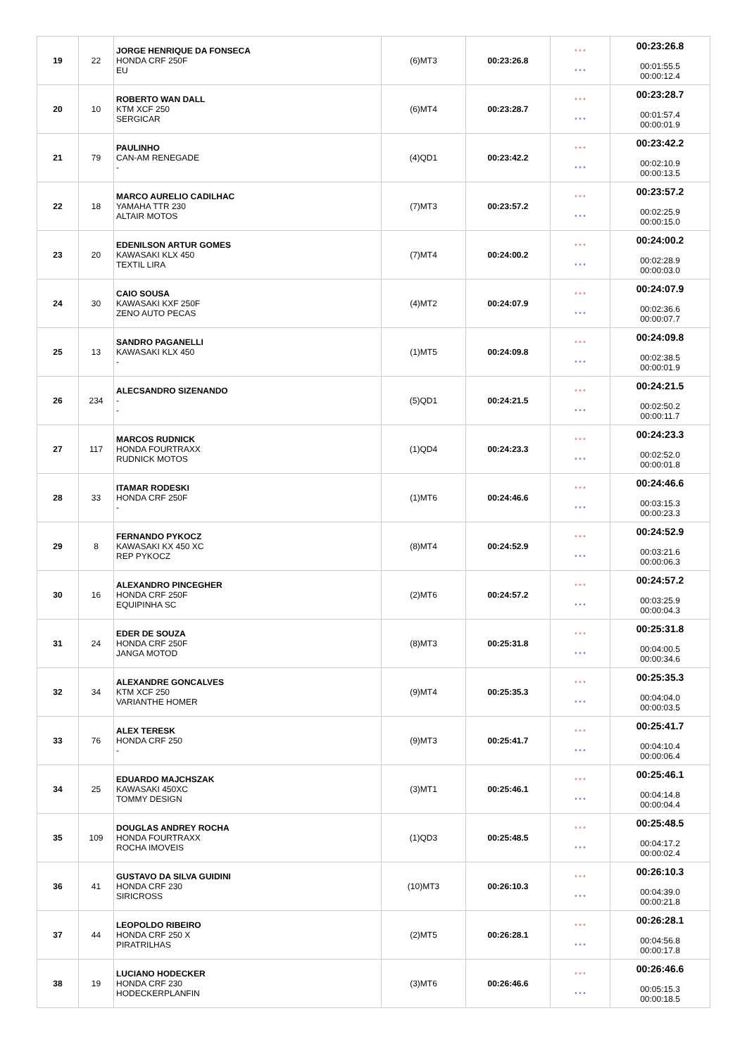| 19 | 22 | JORGE HENRIQUE DA FONSECA HONDA CRF 250F EU | (6)MT3 | 00:23:26.8 | * * * * * * | 00:23:26.8 00:01:55.5 00:00:12.4 |
| 20 | 10 | ROBERTO WAN DALL KTM XCF 250 SERGICAR | (6)MT4 | 00:23:28.7 | * * * * * * | 00:23:28.7 00:01:57.4 00:00:01.9 |
| 21 | 79 | PAULINHO CAN-AM RENEGADE - | (4)QD1 | 00:23:42.2 | * * * * * * | 00:23:42.2 00:02:10.9 00:00:13.5 |
| 22 | 18 | MARCO AURELIO CADILHAC YAMAHA TTR 230 ALTAIR MOTOS | (7)MT3 | 00:23:57.2 | * * * * * * | 00:23:57.2 00:02:25.9 00:00:15.0 |
| 23 | 20 | EDENILSON ARTUR GOMES KAWASAKI KLX 450 TEXTIL LIRA | (7)MT4 | 00:24:00.2 | * * * * * * | 00:24:00.2 00:02:28.9 00:00:03.0 |
| 24 | 30 | CAIO SOUSA KAWASAKI KXF 250F ZENO AUTO PECAS | (4)MT2 | 00:24:07.9 | * * * * * * | 00:24:07.9 00:02:36.6 00:00:07.7 |
| 25 | 13 | SANDRO PAGANELLI KAWASAKI KLX 450 - | (1)MT5 | 00:24:09.8 | * * * * * * | 00:24:09.8 00:02:38.5 00:00:01.9 |
| 26 | 234 | ALECSANDRO SIZENANDO - - | (5)QD1 | 00:24:21.5 | * * * * * * | 00:24:21.5 00:02:50.2 00:00:11.7 |
| 27 | 117 | MARCOS RUDNICK HONDA FOURTRAXX RUDNICK MOTOS | (1)QD4 | 00:24:23.3 | * * * * * * | 00:24:23.3 00:02:52.0 00:00:01.8 |
| 28 | 33 | ITAMAR RODESKI HONDA CRF 250F - | (1)MT6 | 00:24:46.6 | * * * * * * | 00:24:46.6 00:03:15.3 00:00:23.3 |
| 29 | 8 | FERNANDO PYKOCZ KAWASAKI KX 450 XC REP PYKOCZ | (8)MT4 | 00:24:52.9 | * * * * * * | 00:24:52.9 00:03:21.6 00:00:06.3 |
| 30 | 16 | ALEXANDRO PINCEGHER HONDA CRF 250F EQUIPINHA SC | (2)MT6 | 00:24:57.2 | * * * * * * | 00:24:57.2 00:03:25.9 00:00:04.3 |
| 31 | 24 | EDER DE SOUZA HONDA CRF 250F JANGA MOTOD | (8)MT3 | 00:25:31.8 | * * * * * * | 00:25:31.8 00:04:00.5 00:00:34.6 |
| 32 | 34 | ALEXANDRE GONCALVES KTM XCF 250 VARIANTHE HOMER | (9)MT4 | 00:25:35.3 | * * * * * * | 00:25:35.3 00:04:04.0 00:00:03.5 |
| 33 | 76 | ALEX TERESK HONDA CRF 250 - | (9)MT3 | 00:25:41.7 | * * * * * * | 00:25:41.7 00:04:10.4 00:00:06.4 |
| 34 | 25 | EDUARDO MAJCHSZAK KAWASAKI 450XC TOMMY DESIGN | (3)MT1 | 00:25:46.1 | * * * * * * | 00:25:46.1 00:04:14.8 00:00:04.4 |
| 35 | 109 | DOUGLAS ANDREY ROCHA HONDA FOURTRAXX ROCHA IMOVEIS | (1)QD3 | 00:25:48.5 | * * * * * * | 00:25:48.5 00:04:17.2 00:00:02.4 |
| 36 | 41 | GUSTAVO DA SILVA GUIDINI HONDA CRF 230 SIRICROSS | (10)MT3 | 00:26:10.3 | * * * * * * | 00:26:10.3 00:04:39.0 00:00:21.8 |
| 37 | 44 | LEOPOLDO RIBEIRO HONDA CRF 250 X PIRATRILHAS | (2)MT5 | 00:26:28.1 | * * * * * * | 00:26:28.1 00:04:56.8 00:00:17.8 |
| 38 | 19 | LUCIANO HODECKER HONDA CRF 230 HODECKERPLANFIN | (3)MT6 | 00:26:46.6 | * * * * * * | 00:26:46.6 00:05:15.3 00:00:18.5 |